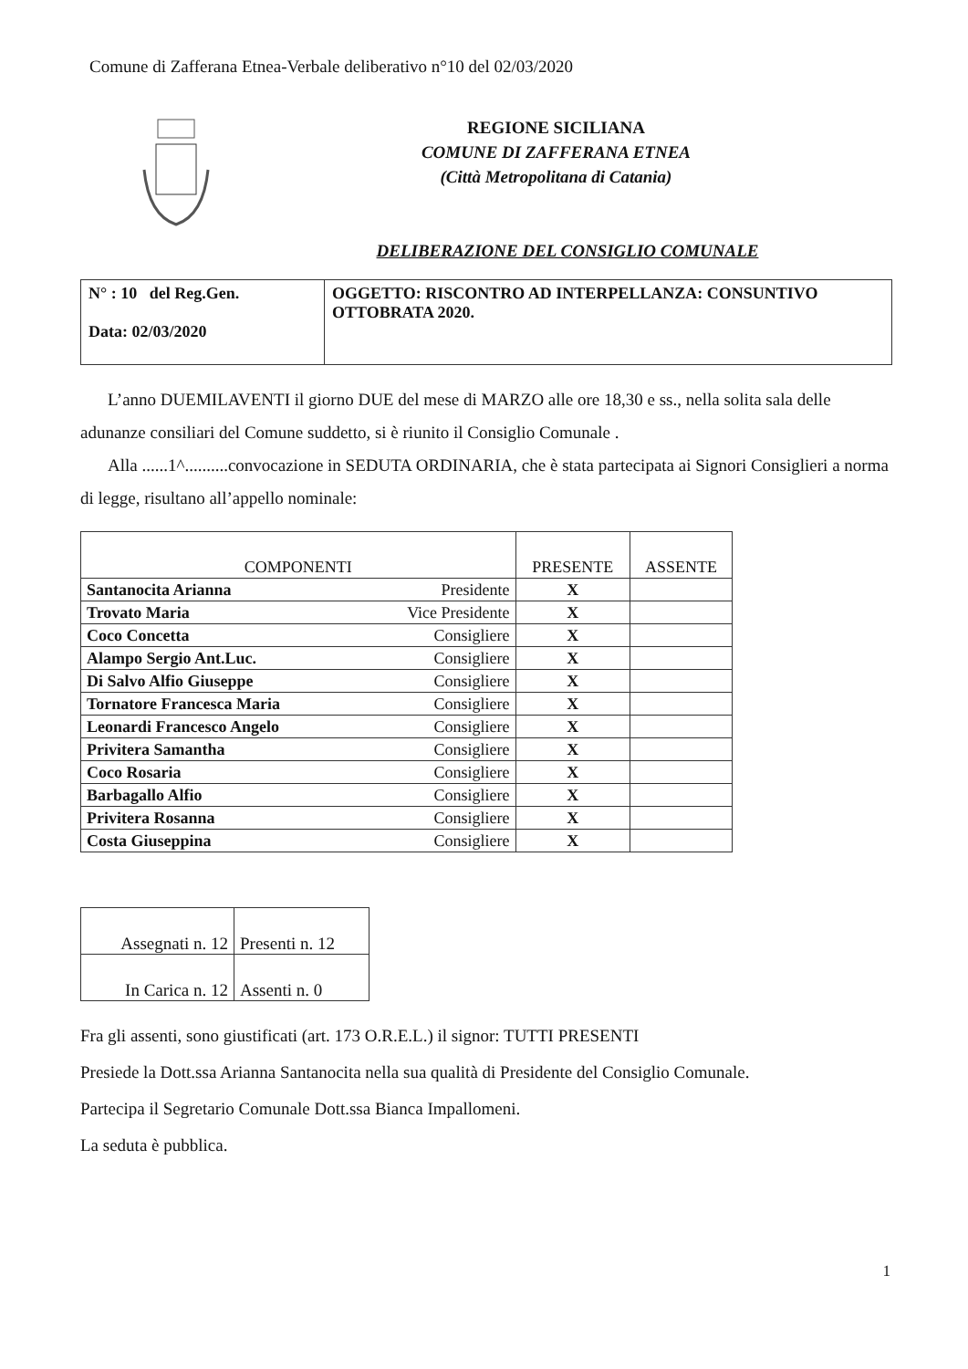Comune di Zafferana Etnea-Verbale deliberativo n°10 del 02/03/2020
REGIONE SICILIANA
COMUNE DI ZAFFERANA ETNEA
(Città Metropolitana di Catania)
DELIBERAZIONE DEL CONSIGLIO COMUNALE
| N° : 10 del Reg.Gen. Data: 02/03/2020 | OGGETTO: RISCONTRO AD INTERPELLANZA: CONSUNTIVO OTTOBRATA 2020. |
L’anno DUEMILAVENTI il giorno DUE del mese di MARZO alle ore 18,30 e ss., nella solita sala delle adunanze consiliari del Comune suddetto, si è riunito il Consiglio Comunale .
Alla ......1^..........convocazione in SEDUTA ORDINARIA, che è stata partecipata ai Signori Consiglieri a norma di legge, risultano all’appello nominale:
| COMPONENTI | | PRESENTE | ASSENTE |
| --- | --- | --- | --- |
| Santanocita Arianna | Presidente | X | |
| Trovato Maria | Vice Presidente | X | |
| Coco Concetta | Consigliere | X | |
| Alampo Sergio Ant.Luc. | Consigliere | X | |
| Di Salvo Alfio Giuseppe | Consigliere | X | |
| Tornatore Francesca Maria | Consigliere | X | |
| Leonardi Francesco Angelo | Consigliere | X | |
| Privitera Samantha | Consigliere | X | |
| Coco Rosaria | Consigliere | X | |
| Barbagallo Alfio | Consigliere | X | |
| Privitera Rosanna | Consigliere | X | |
| Costa Giuseppina | Consigliere | X | |
| Assegnati n. 12 | Presenti n. 12 |
| In Carica n. 12 | Assenti n. 0 |
Fra gli assenti, sono giustificati (art. 173 O.R.E.L.) il signor: TUTTI PRESENTI
Presiede la Dott.ssa Arianna Santanocita nella sua qualità di Presidente del Consiglio Comunale.
Partecipa il Segretario Comunale Dott.ssa Bianca Impallomeni.
La seduta è pubblica.
1